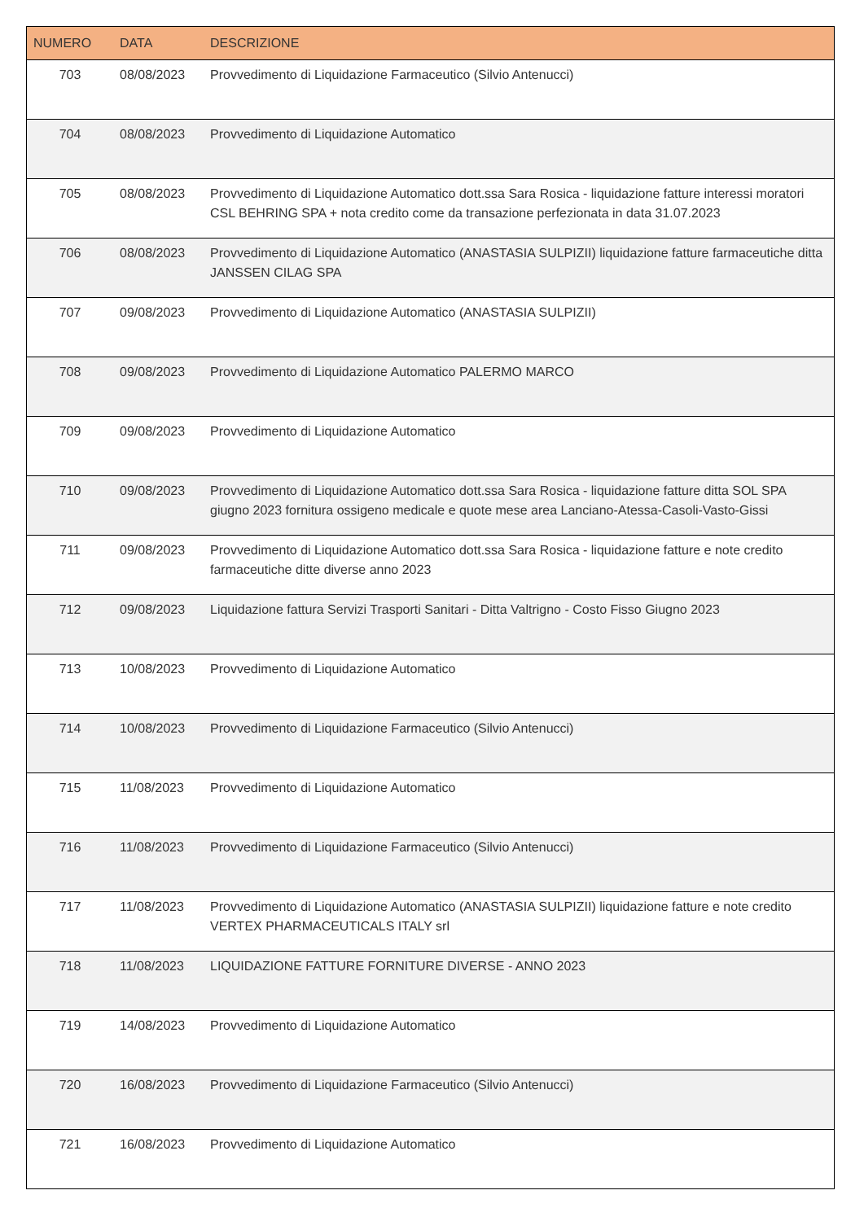| NUMERO | DATA | DESCRIZIONE |
| --- | --- | --- |
| 703 | 08/08/2023 | Provvedimento di Liquidazione Farmaceutico (Silvio Antenucci) |
| 704 | 08/08/2023 | Provvedimento di Liquidazione Automatico |
| 705 | 08/08/2023 | Provvedimento di Liquidazione Automatico dott.ssa Sara Rosica - liquidazione fatture interessi moratori CSL BEHRING SPA + nota credito come da transazione perfezionata in data 31.07.2023 |
| 706 | 08/08/2023 | Provvedimento di Liquidazione Automatico (ANASTASIA SULPIZII) liquidazione fatture farmaceutiche ditta JANSSEN CILAG SPA |
| 707 | 09/08/2023 | Provvedimento di Liquidazione Automatico (ANASTASIA SULPIZII) |
| 708 | 09/08/2023 | Provvedimento di Liquidazione Automatico PALERMO MARCO |
| 709 | 09/08/2023 | Provvedimento di Liquidazione Automatico |
| 710 | 09/08/2023 | Provvedimento di Liquidazione Automatico dott.ssa Sara Rosica - liquidazione fatture ditta SOL SPA giugno 2023 fornitura ossigeno medicale e quote mese area Lanciano-Atessa-Casoli-Vasto-Gissi |
| 711 | 09/08/2023 | Provvedimento di Liquidazione Automatico dott.ssa Sara Rosica - liquidazione fatture e note credito farmaceutiche ditte diverse anno 2023 |
| 712 | 09/08/2023 | Liquidazione fattura Servizi Trasporti Sanitari - Ditta Valtrigno - Costo Fisso Giugno 2023 |
| 713 | 10/08/2023 | Provvedimento di Liquidazione Automatico |
| 714 | 10/08/2023 | Provvedimento di Liquidazione Farmaceutico (Silvio Antenucci) |
| 715 | 11/08/2023 | Provvedimento di Liquidazione Automatico |
| 716 | 11/08/2023 | Provvedimento di Liquidazione Farmaceutico (Silvio Antenucci) |
| 717 | 11/08/2023 | Provvedimento di Liquidazione Automatico (ANASTASIA SULPIZII) liquidazione fatture e note credito VERTEX PHARMACEUTICALS ITALY srl |
| 718 | 11/08/2023 | LIQUIDAZIONE FATTURE FORNITURE DIVERSE - ANNO 2023 |
| 719 | 14/08/2023 | Provvedimento di Liquidazione Automatico |
| 720 | 16/08/2023 | Provvedimento di Liquidazione Farmaceutico (Silvio Antenucci) |
| 721 | 16/08/2023 | Provvedimento di Liquidazione Automatico |